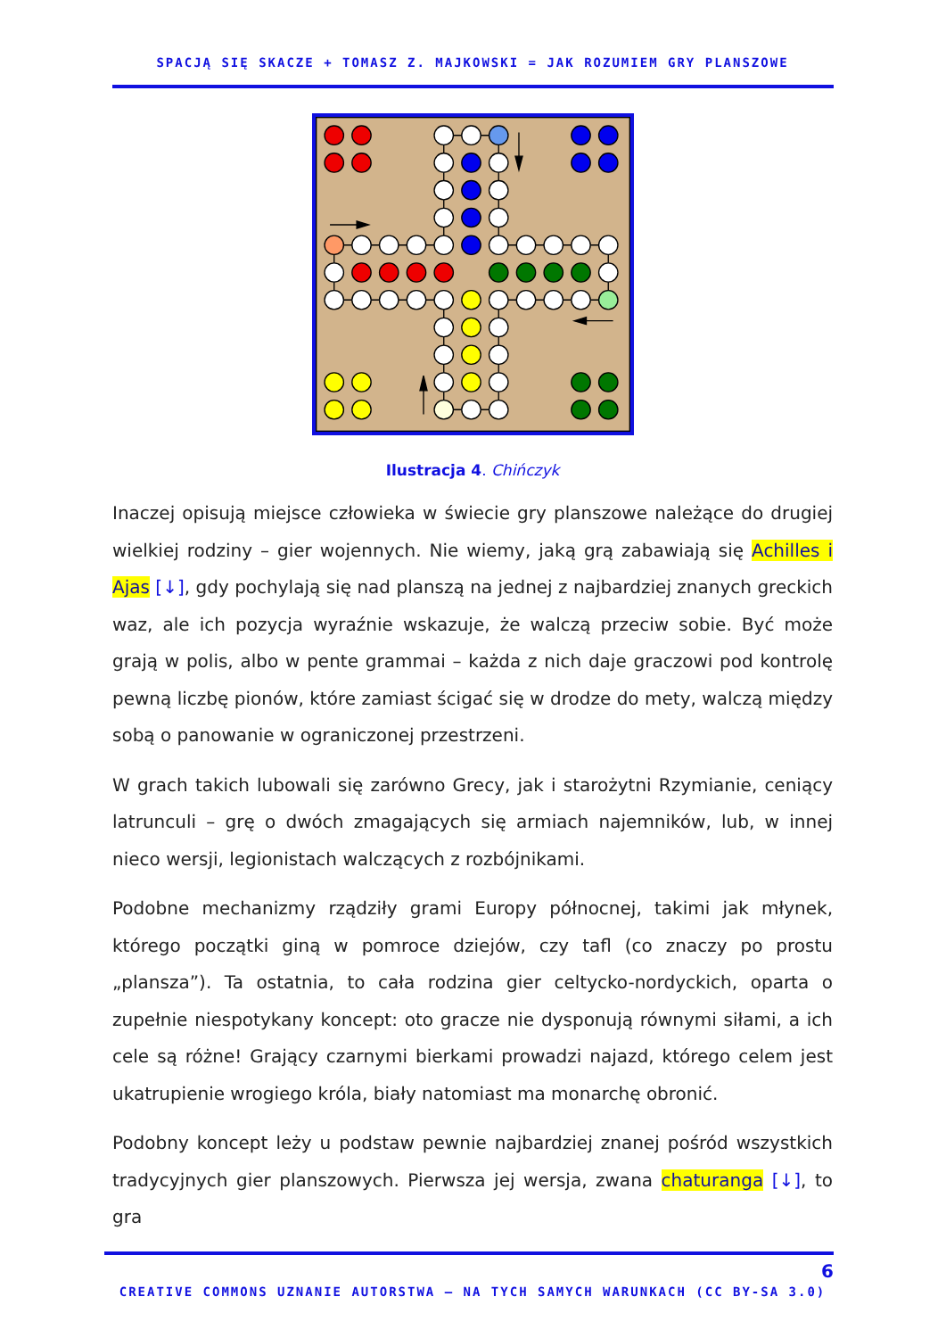SPACJĄ SIĘ SKACZE + TOMASZ Z. MAJKOWSKI = JAK ROZUMIEM GRY PLANSZOWE
Ilustracja 4. Chińczyk
Inaczej opisują miejsce człowieka w świecie gry planszowe należące do drugiej wielkiej rodziny – gier wojennych. Nie wiemy, jaką grą zabawiają się Achilles i Ajas [↓], gdy pochylają się nad planszą na jednej z najbardziej znanych greckich waz, ale ich pozycja wyraźnie wskazuje, że walczą przeciw sobie. Być może grają w polis, albo w pente grammai – każda z nich daje graczowi pod kontrolę pewną liczbę pionów, które zamiast ścigać się w drodze do mety, walczą między sobą o panowanie w ograniczonej przestrzeni.
W grach takich lubowali się zarówno Grecy, jak i starożytni Rzymianie, ceniący latrunculi – grę o dwóch zmagających się armiach najemników, lub, w innej nieco wersji, legionistach walczących z rozbójnikami.
Podobne mechanizmy rządziły grami Europy północnej, takimi jak młynek, którego początki giną w pomroce dziejów, czy tafl (co znaczy po prostu „plansza”). Ta ostatnia, to cała rodzina gier celtycko-nordyckich, oparta o zupełnie niespotykany koncept: oto gracze nie dysponują równymi siłami, a ich cele są różne! Grający czarnymi bierkami prowadzi najazd, którego celem jest ukatrupienie wrogiego króla, biały natomiast ma monarchę obronić.
Podobny koncept leży u podstaw pewnie najbardziej znanej pośród wszystkich tradycyjnych gier planszowych. Pierwsza jej wersja, zwana chaturanga [↓], to gra
6
CREATIVE COMMONS UZNANIE AUTORSTWA – NA TYCH SAMYCH WARUNKACH (CC BY-SA 3.0)